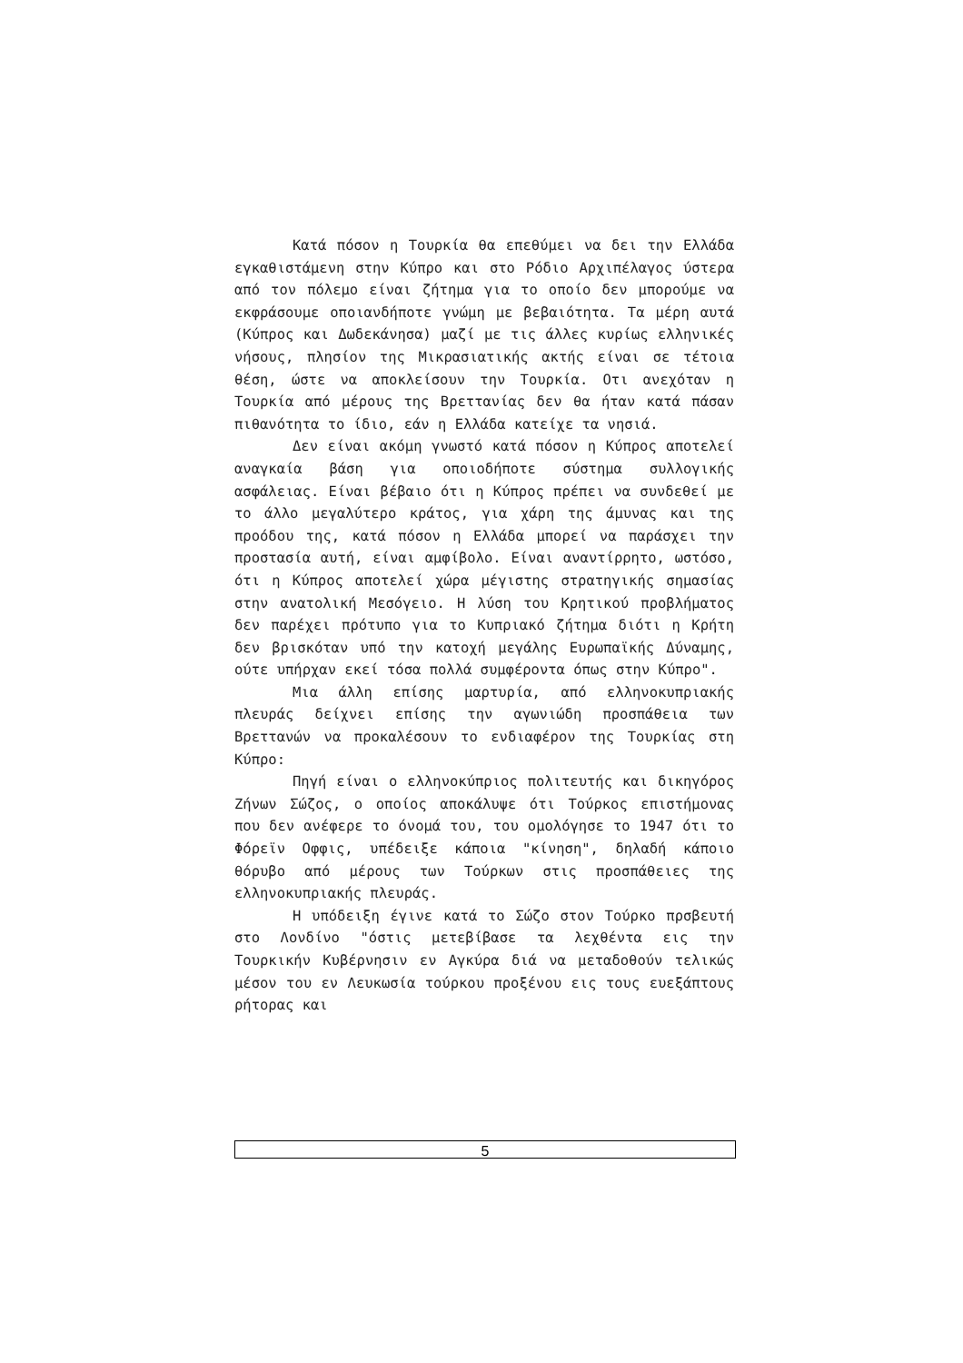Κατά πόσον η Τουρκία θα επεθύμει να δει την Ελλάδα εγκαθιστάμενη στην Κύπρο και στο Ρόδιο Αρχιπέλαγος ύστερα από τον πόλεμο είναι ζήτημα για το οποίο δεν μπορούμε να εκφράσουμε οποιανδήποτε γνώμη με βεβαιότητα. Τα μέρη αυτά (Κύπρος και Δωδεκάνησα) μαζί με τις άλλες κυρίως ελληνικές νήσους, πλησίον της Μικρασιατικής ακτής είναι σε τέτοια θέση, ώστε να αποκλείσουν την Τουρκία. Οτι ανεχόταν η Τουρκία από μέρους της Βρεττανίας δεν θα ήταν κατά πάσαν πιθανότητα το ίδιο, εάν η Ελλάδα κατείχε τα νησιά.
Δεν είναι ακόμη γνωστό κατά πόσον η Κύπρος αποτελεί αναγκαία βάση για οποιοδήποτε σύστημα συλλογικής ασφάλειας. Είναι βέβαιο ότι η Κύπρος πρέπει να συνδεθεί με το άλλο μεγαλύτερο κράτος, για χάρη της άμυνας και της προόδου της, κατά πόσον η Ελλάδα μπορεί να παράσχει την προστασία αυτή, είναι αμφίβολο. Είναι αναντίρρητο, ωστόσο, ότι η Κύπρος αποτελεί χώρα μέγιστης στρατηγικής σημασίας στην ανατολική Μεσόγειο. Η λύση του Κρητικού προβλήματος δεν παρέχει πρότυπο για το Κυπριακό ζήτημα διότι η Κρήτη δεν βρισκόταν υπό την κατοχή μεγάλης Ευρωπαϊκής Δύναμης, ούτε υπήρχαν εκεί τόσα πολλά συμφέροντα όπως στην Κύπρο".
Μια άλλη επίσης μαρτυρία, από ελληνοκυπριακής πλευράς δείχνει επίσης την αγωνιώδη προσπάθεια των Βρεττανών να προκαλέσουν το ενδιαφέρον της Τουρκίας στη Κύπρο:
Πηγή είναι ο ελληνοκύπριος πολιτευτής και δικηγόρος Ζήνων Σώζος, ο οποίος αποκάλυψε ότι Τούρκος επιστήμονας που δεν ανέφερε το όνομά του, του ομολόγησε το 1947 ότι το Φόρεϊν Οφφις, υπέδειξε κάποια "κίνηση", δηλαδή κάποιο θόρυβο από μέρους των Τούρκων στις προσπάθειες της ελληνοκυπριακής πλευράς.
Η υπόδειξη έγινε κατά το Σώζο στον Τούρκο πρσβευτή στο Λονδίνο "όστις μετεβίβασε τα λεχθέντα εις την Τουρκικήν Κυβέρνησιν εν Αγκύρα διά να μεταδοθούν τελικώς μέσον του εν Λευκωσία τούρκου προξένου εις τους ευεξάπτους ρήτορας και
5